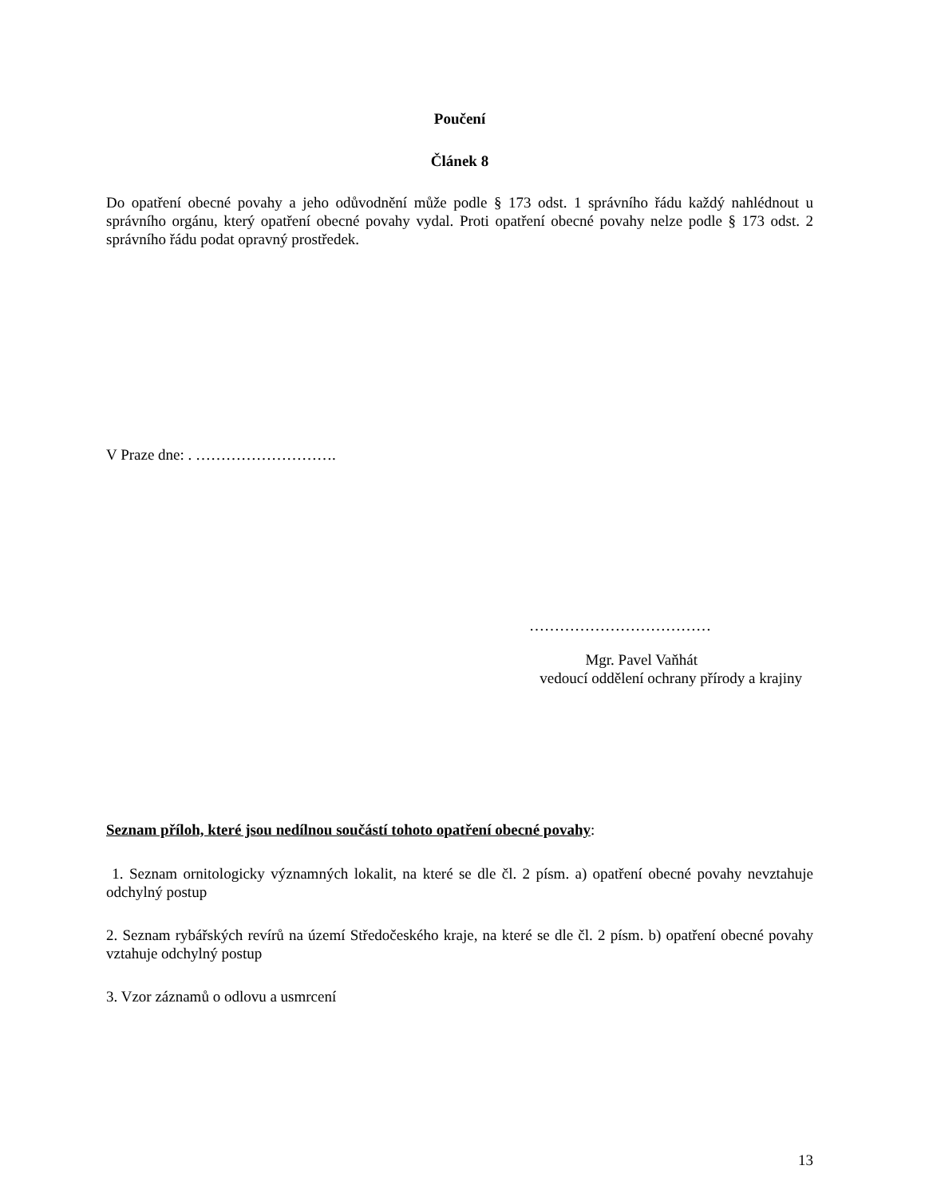Poučení
Článek 8
Do opatření obecné povahy a jeho odůvodnění může podle § 173 odst. 1 správního řádu každý nahlédnout u správního orgánu, který opatření obecné povahy vydal. Proti opatření obecné povahy nelze podle § 173 odst. 2 správního řádu podat opravný prostředek.
V Praze dne: . ……………………….
………………………………
Mgr. Pavel Vaňhát
vedoucí oddělení ochrany přírody a krajiny
Seznam příloh, které jsou nedílnou součástí tohoto opatření obecné povahy:
1. Seznam ornitologicky významných lokalit, na které se dle čl. 2 písm. a) opatření obecné povahy nevztahuje odchylný postup
2. Seznam rybářských revírů na území Středočeského kraje, na které se dle čl. 2 písm. b) opatření obecné povahy vztahuje odchylný postup
3. Vzor záznamů o odlovu a usmrcení
13